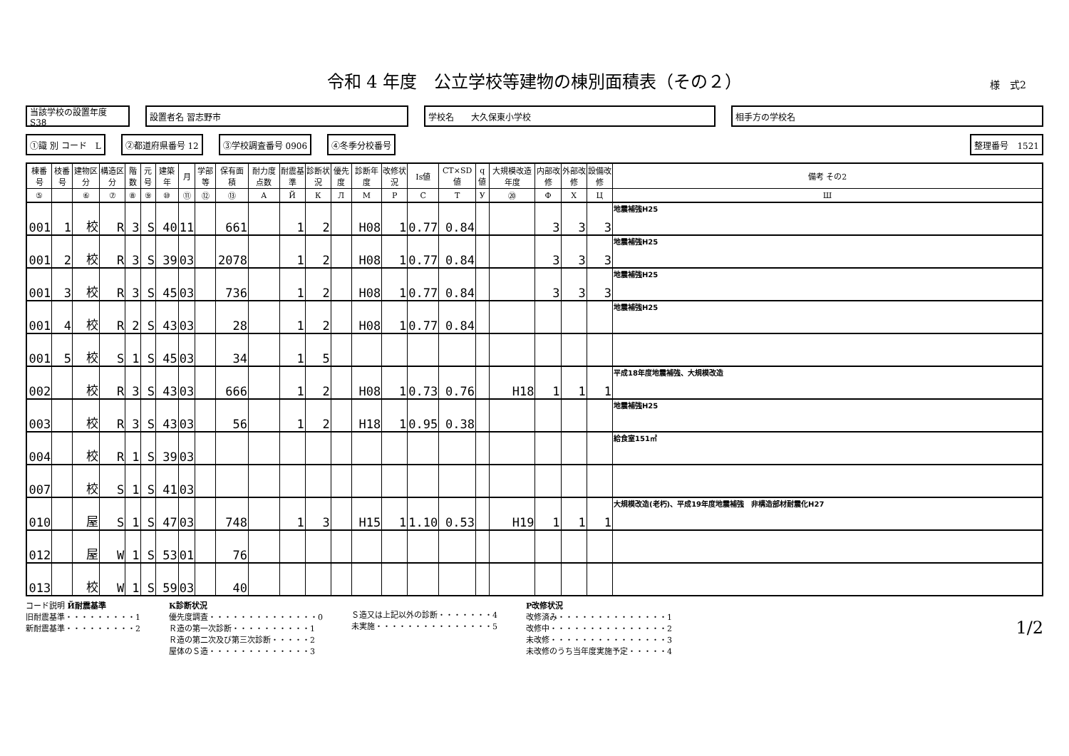令和 4 年度　公立学校等建物の棟別面積表（その２）
様　式2
当該学校の設置年度 S38 設置者名 習志野市 学校名　　大久保東小学校 相手方の学校名
①識 別 コード　L ②都道府県番号 12 ③学校調査番号 0906 ④冬季分校番号 整理番号　1521
| 棟番号 | 枝番号 | 建物区分 | 構造区分 | 階数 | 元号 | 建築年 | 月 | 学部等 | 保有面積 | 耐力度点数 | 耐震基準 | 診断状況 | 優先度 | 診断年度 | 改修状況 | Is値 | CT×SD値 | q値 | 大規模改造年度 | 内部改修 | 外部改修 | 設備改修 | 備考 その2 |
| --- | --- | --- | --- | --- | --- | --- | --- | --- | --- | --- | --- | --- | --- | --- | --- | --- | --- | --- | --- | --- | --- | --- | --- |
| ⑤ | | ⑥ | ⑦ | ⑧ | ⑨ | ⑩ | ⑪ | ⑫ | ⑬ | A | Й | К | Л | М | Р | С | Т | У | ⑳ | Ф | Х | Ц | Ш |
| 001 | 1 | 校 | R | 3 | S | 40 | 11 | | 661 | | 1 | 2 | | H08 | 1 | 0.77 | 0.84 | | | 3 | 3 | 3 | 地震補強H25 |
| 001 | 2 | 校 | R | 3 | S | 39 | 03 | | 2078 | | 1 | 2 | | H08 | 1 | 0.77 | 0.84 | | | 3 | 3 | 3 | 地震補強H25 |
| 001 | 3 | 校 | R | 3 | S | 45 | 03 | | 736 | | 1 | 2 | | H08 | 1 | 0.77 | 0.84 | | | 3 | 3 | 3 | 地震補強H25 |
| 001 | 4 | 校 | R | 2 | S | 43 | 03 | | 28 | | 1 | 2 | | H08 | 1 | 0.77 | 0.84 | | | | | | 地震補強H25 |
| 001 | 5 | 校 | S | 1 | S | 45 | 03 | | 34 | | 1 | 5 | | | | | | | | | | | |
| 002 | | 校 | R | 3 | S | 43 | 03 | | 666 | | 1 | 2 | | H08 | 1 | 0.73 | 0.76 | | H18 | 1 | 1 | 1 | 平成18年度地震補強、大規模改造 |
| 003 | | 校 | R | 3 | S | 43 | 03 | | 56 | | 1 | 2 | | H18 | 1 | 0.95 | 0.38 | | | | | | 地震補強H25 |
| 004 | | 校 | R | 1 | S | 39 | 03 | | | | | | | | | | | | | | | | 給食室151㎡ |
| 007 | | 校 | S | 1 | S | 41 | 03 | | | | | | | | | | | | | | | | |
| 010 | | 屋 | S | 1 | S | 47 | 03 | | 748 | | 1 | 3 | | H15 | 1 | 1.10 | 0.53 | | H19 | 1 | 1 | 1 | 大規模改造(老朽)、平成19年度地震補強 非構造部材耐震化H27 |
| 012 | | 屋 | W | 1 | S | 53 | 01 | | 76 | | | | | | | | | | | | | | |
| 013 | | 校 | W | 1 | S | 59 | 03 | | 40 | | | | | | | | | | | | | | |
コード説明 Й耐震基準
旧耐震基準・・・・・・・・・1
新耐震基準・・・・・・・・・2
К診断状況
優先度調査・・・・・・・・・・・・・・0
Ｒ造の第一次診断・・・・・・・・・・1
Ｒ造の第二次及び第三次診断・・・・・2
屋体のＳ造・・・・・・・・・・・・・3
Ｓ造又は上記以外の診断・・・・・・・4
未実施・・・・・・・・・・・・・・・5
Р改修状況
改修済み・・・・・・・・・・・・・・1
改修中・・・・・・・・・・・・・・・2
未改修・・・・・・・・・・・・・・・3
未改修のうち当年度実施予定・・・・・4
1/2